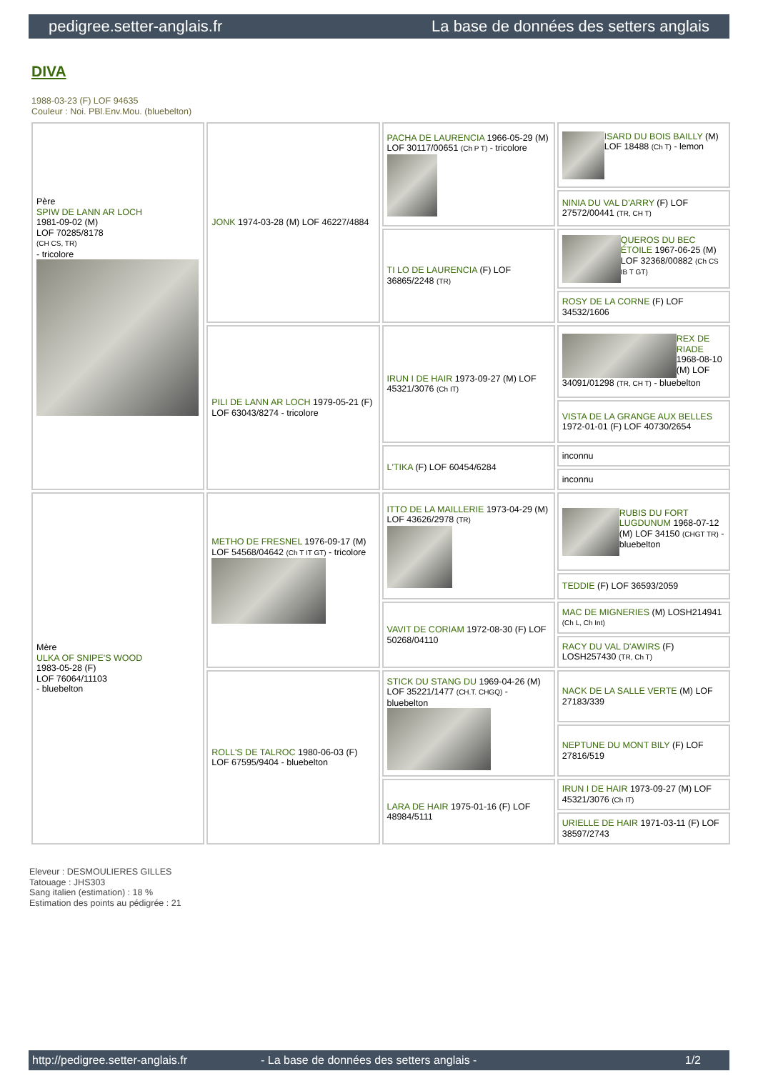pedigree.setter-anglais.fr La base de données des setters anglais
DIVA
1988-03-23 (F) LOF 94635
Couleur : Noi. PBl.Env.Mou. (bluebelton)
| Père SPIW DE LANN AR LOCH 1981-09-02 (M) LOF 70285/8178 (CH CS, TR) - tricolore | JONK 1974-03-28 (M) LOF 46227/4884 | PACHA DE LAURENCIA 1966-05-29 (M) LOF 30117/00651 (Ch P T) - tricolore | ISARD DU BOIS BAILLY (M) LOF 18488 (Ch T) - lemon |
| | | | NINIA DU VAL D'ARRY (F) LOF 27572/00441 (TR, CH T) |
| | | TI LO DE LAURENCIA (F) LOF 36865/2248 (TR) | QUEROS DU BEC ÉTOILE 1967-06-25 (M) LOF 32368/00882 (Ch CS IB T GT) |
| | | | ROSY DE LA CORNE (F) LOF 34532/1606 |
| | PILI DE LANN AR LOCH 1979-05-21 (F) LOF 63043/8274 - tricolore | IRUN I DE HAIR 1973-09-27 (M) LOF 45321/3076 (Ch IT) | REX DE RIADE 1968-08-10 (M) LOF 34091/01298 (TR, CH T) - bluebelton |
| | | | VISTA DE LA GRANGE AUX BELLES 1972-01-01 (F) LOF 40730/2654 |
| | | L'TIKA (F) LOF 60454/6284 | inconnu |
| | | | inconnu |
| Mère ULKA OF SNIPE'S WOOD 1983-05-28 (F) LOF 76064/11103 - bluebelton | METHO DE FRESNEL 1976-09-17 (M) LOF 54568/04642 (Ch T IT GT) - tricolore | ITTO DE LA MAILLERIE 1973-04-29 (M) LOF 43626/2978 (TR) | RUBIS DU FORT LUGDUNUM 1968-07-12 (M) LOF 34150 (CHGT TR) - bluebelton |
| | | | TEDDIE (F) LOF 36593/2059 |
| | | VAVIT DE CORIAM 1972-08-30 (F) LOF 50268/04110 | MAC DE MIGNERIES (M) LOSH214941 (Ch L, Ch Int) |
| | | | RACY DU VAL D'AWIRS (F) LOSH257430 (TR, Ch T) |
| | ROLL'S DE TALROC 1980-06-03 (F) LOF 67595/9404 - bluebelton | STICK DU STANG DU 1969-04-26 (M) LOF 35221/1477 (CH.T. CHGQ) - bluebelton | NACK DE LA SALLE VERTE (M) LOF 27183/339 |
| | | | NEPTUNE DU MONT BILY (F) LOF 27816/519 |
| | | LARA DE HAIR 1975-01-16 (F) LOF 48984/5111 | IRUN I DE HAIR 1973-09-27 (M) LOF 45321/3076 (Ch IT) |
| | | | URIELLE DE HAIR 1971-03-11 (F) LOF 38597/2743 |
Eleveur : DESMOULIERES GILLES
Tatouage : JHS303
Sang italien (estimation) : 18 %
Estimation des points au pédigrée : 21
http://pedigree.setter-anglais.fr - La base de données des setters anglais - 1/2